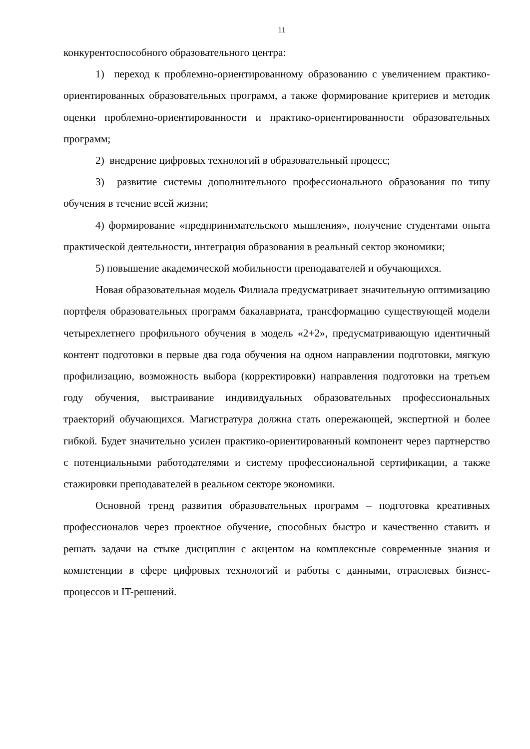11
конкурентоспособного образовательного центра:
1) переход к проблемно-ориентированному образованию с увеличением практико-ориентированных образовательных программ, а также формирование критериев и методик оценки проблемно-ориентированности и практико-ориентированности образовательных программ;
2) внедрение цифровых технологий в образовательный процесс;
3) развитие системы дополнительного профессионального образования по типу обучения в течение всей жизни;
4) формирование «предпринимательского мышления», получение студентами опыта практической деятельности, интеграция образования в реальный сектор экономики;
5) повышение академической мобильности преподавателей и обучающихся.
Новая образовательная модель Филиала предусматривает значительную оптимизацию портфеля образовательных программ бакалавриата, трансформацию существующей модели четырехлетнего профильного обучения в модель «2+2», предусматривающую идентичный контент подготовки в первые два года обучения на одном направлении подготовки, мягкую профилизацию, возможность выбора (корректировки) направления подготовки на третьем году обучения, выстраивание индивидуальных образовательных профессиональных траекторий обучающихся. Магистратура должна стать опережающей, экспертной и более гибкой. Будет значительно усилен практико-ориентированный компонент через партнерство с потенциальными работодателями и систему профессиональной сертификации, а также стажировки преподавателей в реальном секторе экономики.
Основной тренд развития образовательных программ – подготовка креативных профессионалов через проектное обучение, способных быстро и качественно ставить и решать задачи на стыке дисциплин с акцентом на комплексные современные знания и компетенции в сфере цифровых технологий и работы с данными, отраслевых бизнес-процессов и IT-решений.